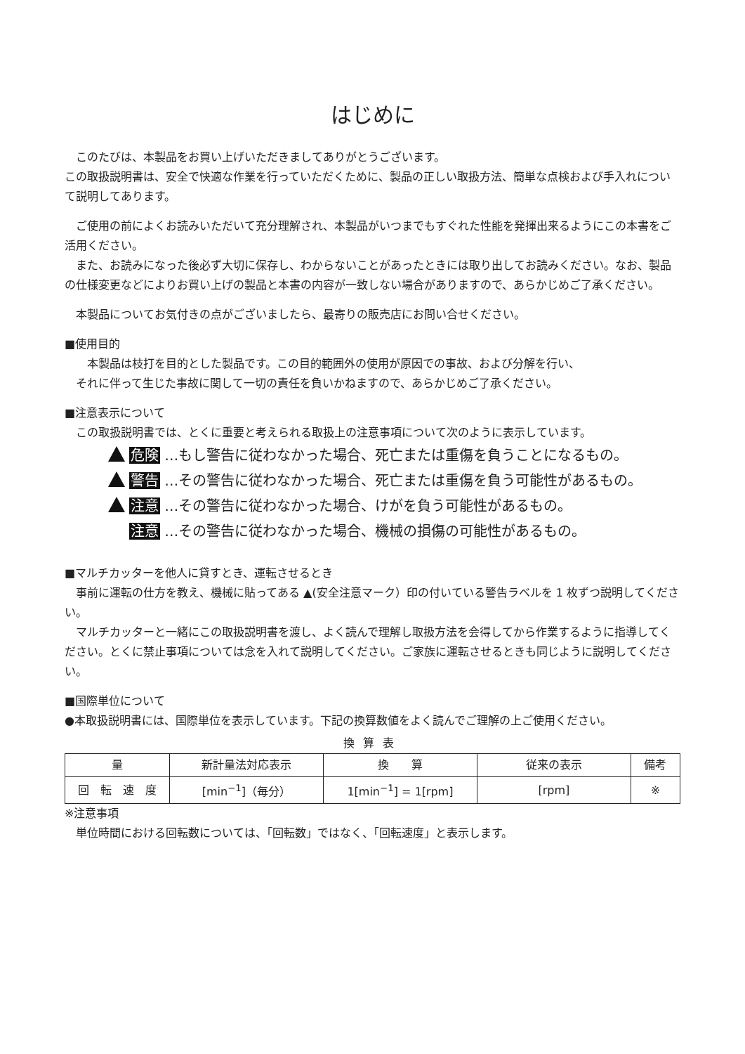はじめに
　このたびは、本製品をお買い上げいただきましてありがとうございます。
この取扱説明書は、安全で快適な作業を行っていただくために、製品の正しい取扱方法、簡単な点検および手入れについて説明してあります。
　ご使用の前によくお読みいただいて充分理解され、本製品がいつまでもすぐれた性能を発揮出来るようにこの本書をご活用ください。
　また、お読みになった後必ず大切に保存し、わからないことがあったときには取り出してお読みください。なお、製品の仕様変更などによりお買い上げの製品と本書の内容が一致しない場合がありますので、あらかじめご了承ください。
　本製品についてお気付きの点がございましたら、最寄りの販売店にお問い合せください。
■使用目的
　　本製品は枝打を目的とした製品です。この目的範囲外の使用が原因での事故、および分解を行い、
　それに伴って生じた事故に関して一切の責任を負いかねますので、あらかじめご了承ください。
■注意表示について
　この取扱説明書では、とくに重要と考えられる取扱上の注意事項について次のように表示しています。
危険 …もし警告に従わなかった場合、死亡または重傷を負うことになるもの。
警告 …その警告に従わなかった場合、死亡または重傷を負う可能性があるもの。
注意 …その警告に従わなかった場合、けがを負う可能性があるもの。
注意 …その警告に従わなかった場合、機械の損傷の可能性があるもの。
■マルチカッターを他人に貸すとき、運転させるとき
　事前に運転の仕方を教え、機械に貼ってある ▲(安全注意マーク）印の付いている警告ラベルを 1 枚ずつ説明してください。
　マルチカッターと一緒にこの取扱説明書を渡し、よく読んで理解し取扱方法を会得してから作業するように指導してください。とくに禁止事項については念を入れて説明してください。ご家族に運転させるときも同じように説明してください。
■国際単位について
●本取扱説明書には、国際単位を表示しています。下記の換算数値をよく読んでご理解の上ご使用ください。
換算表
| 量 | 新計量法対応表示 | 換 算 | 従来の表示 | 備考 |
| --- | --- | --- | --- | --- |
| 回 転 速 度 | [min<sup>−1</sup>]（毎分） | 1[min<sup>−1</sup>] = 1[rpm] | [rpm] | ※ |
※注意事項
　単位時間における回転数については、「回転数」ではなく、「回転速度」と表示します。